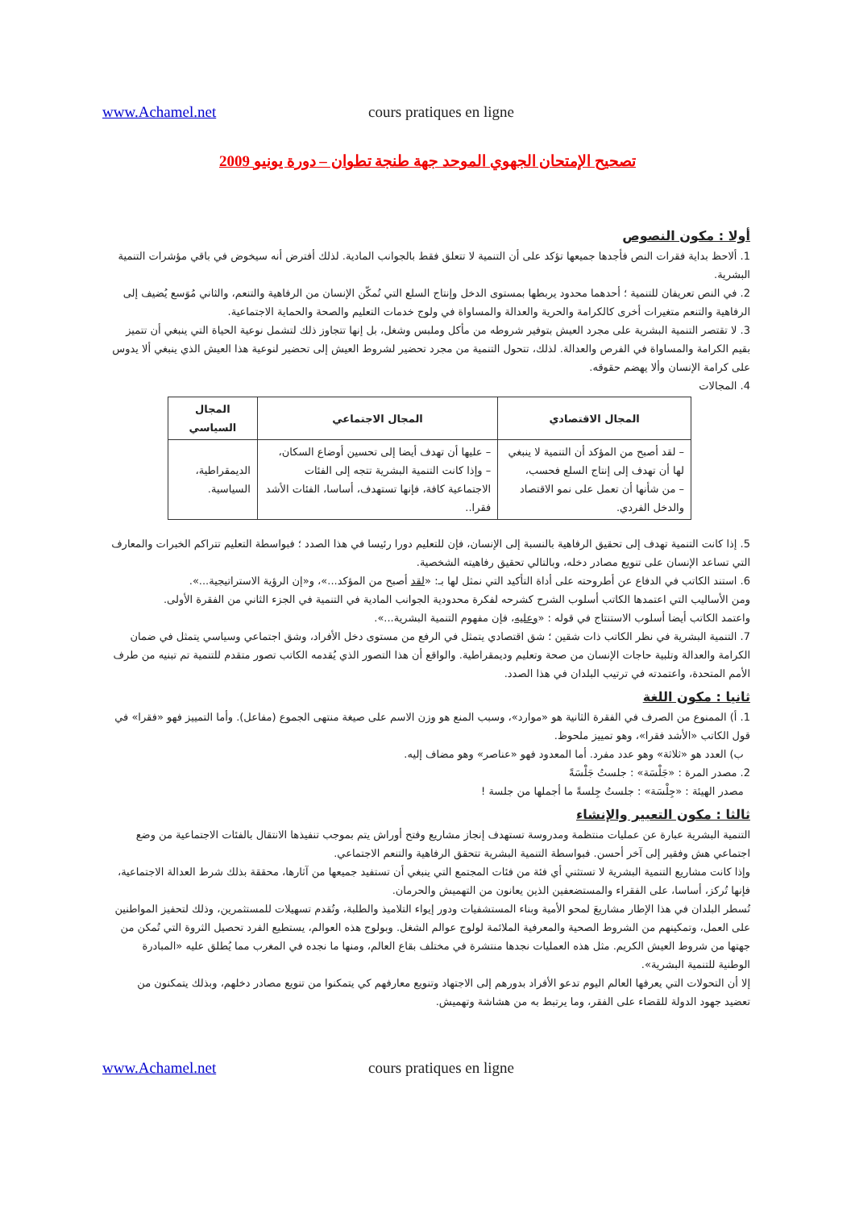www.Achamel.net cours pratiques en ligne
تصحيح الإمتحان الجهوي الموحد جهة طنجة تطوان – دورة يونيو 2009
أولا : مكون النصوص
1. ألاحظ بداية فقرات النص فأجدها جميعها تؤكد على أن التنمية لا تتعلق فقط بالجوانب المادية. لذلك أفترض أنه سيخوض في باقي مؤشرات التنمية البشرية.
2. في النص تعريفان للتنمية ؛ أحدهما محدود يربطها بمستوى الدخل وإنتاج السلع التي تُمكّن الإنسان من الرفاهية والتنعم، والثاني مُوَسع يُضيف إلى الرفاهية والتنعم متغيرات أخرى كالكرامة والحرية والعدالة والمساواة في ولوج خدمات التعليم والصحة والحماية الاجتماعية.
3. لا تقتصر التنمية البشرية على مجرد العيش بتوفير شروطه من مأكل وملبس وشغل، بل إنها تتجاوز ذلك لتشمل نوعية الحياة التي ينبغي أن تتميز بقيم الكرامة والمساواة في الفرص والعدالة. لذلك، تتحول التنمية من مجرد تحضير لشروط العيش إلى تحضير لنوعية هذا العيش الذي ينبغي ألا يدوس على كرامة الإنسان وألا يهضم حقوقه.
4. المجالات
| المجال الاقتصادي | المجال الاجتماعي | المجال السياسي |
| --- | --- | --- |
| – لقد أصبح من المؤكد أن التنمية لا ينبغي لها أن تهدف إلى إنتاج السلع فحسب، – من شأنها أن تعمل على نمو الاقتصاد والدخل الفردي. | – عليها أن تهدف أيضا إلى تحسين أوضاع السكان، – وإذا كانت التنمية البشرية تتجه إلى الفئات الاجتماعية كافة، فإنها تستهدف، أساسا، الفئات الأشد فقرا.. | الديمقراطية، السياسية. |
5. إذا كانت التنمية تهدف إلى تحقيق الرفاهية بالنسبة إلى الإنسان، فإن للتعليم دورا رئيسا في هذا الصدد ؛ فبواسطة التعليم تتراكم الخبرات والمعارف التي تساعد الإنسان على تنويع مصادر دخله، وبالتالي تحقيق رفاهيته الشخصية.
6. استند الكاتب في الدفاع عن أطروحته على أداة التأكيد التي نمثل لها بـ: «لقد أصبح من المؤكد...»، و«إن الرؤية الاستراتيجية...».
ومن الأساليب التي اعتمدها الكاتب أسلوب الشرح كشرحه لفكرة محدودية الجوانب المادية في التنمية في الجزء الثاني من الفقرة الأولى.
واعتمد الكاتب أيضا أسلوب الاستنتاج في قوله : «وعليه، فإن مفهوم التنمية البشرية...».
7. التنمية البشرية في نظر الكاتب ذات شقين ؛ شق اقتصادي يتمثل في الرفع من مستوى دخل الأفراد، وشق اجتماعي وسياسي يتمثل في ضمان الكرامة والعدالة وتلبية حاجات الإنسان من صحة وتعليم وديمقراطية. والواقع أن هذا التصور الذي يُقدمه الكاتب تصور متقدم للتنمية تم تبنيه من طرف الأمم المتحدة، واعتمدته في ترتيب البلدان في هذا الصدد.
ثانيا : مكون اللغة
1. أ) الممنوع من الصرف في الفقرة الثانية هو «موارد»، وسبب المنع هو وزن الاسم على صيغة منتهى الجموع (مفاعل). وأما التمييز فهو «فقرا» في قول الكاتب «الأشد فقرا»، وهو تمييز ملحوظ.
ب) العدد هو «ثلاثة» وهو عدد مفرد. أما المعدود فهو «عناصر» وهو مضاف إليه.
2. مصدر المرة : «جَلْسَة» : جلستُ جَلْسَةً
مصدر الهيئة : «جِلْسَة» : جلستُ جِلسةً ما أجملها من جلسة !
ثالثا : مكون التعبير والإنشاء
التنمية البشرية عبارة عن عمليات منتظمة ومدروسة تستهدف إنجاز مشاريع وفتح أوراش يتم بموجب تنفيذها الانتقال بالفئات الاجتماعية من وضع اجتماعي هش وفقير إلى آخر أحسن. فبواسطة التنمية البشرية تتحقق الرفاهية والتنعم الاجتماعي.
وإذا كانت مشاريع التنمية البشرية لا تستثني أي فئة من فئات المجتمع التي ينبغي أن تستفيد جميعها من آثارها، محققة بذلك شرط العدالة الاجتماعية، فإنها تُركز، أساسا، على الفقراء والمستضعفين الذين يعانون من التهميش والحرمان.
تُسطر البلدان في هذا الإطار مشاريعَ لمحو الأمية وبناء المستشفيات ودور إيواء التلاميذ والطلبة، وتُقدم تسهيلات للمستثمرين، وذلك لتحفيز المواطنين على العمل، وتمكينهم من الشروط الصحية والمعرفية الملائمة لولوج عوالم الشغل. وبولوج هذه العوالم، يستطيع الفرد تحصيل الثروة التي تُمكن من جهتها من شروط العيش الكريم. مثل هذه العمليات نجدها منتشرة في مختلف بقاع العالم، ومنها ما نجده في المغرب مما يُطلق عليه «المبادرة الوطنية للتنمية البشرية».
إلا أن التحولات التي يعرفها العالم اليوم تدعو الأفراد بدورهم إلى الاجتهاد وتنويع معارفهم كي يتمكنوا من تنويع مصادر دخلهم، وبذلك يتمكنون من تعضيد جهود الدولة للقضاء على الفقر، وما يرتبط به من هشاشة وتهميش.
www.Achamel.net cours pratiques en ligne